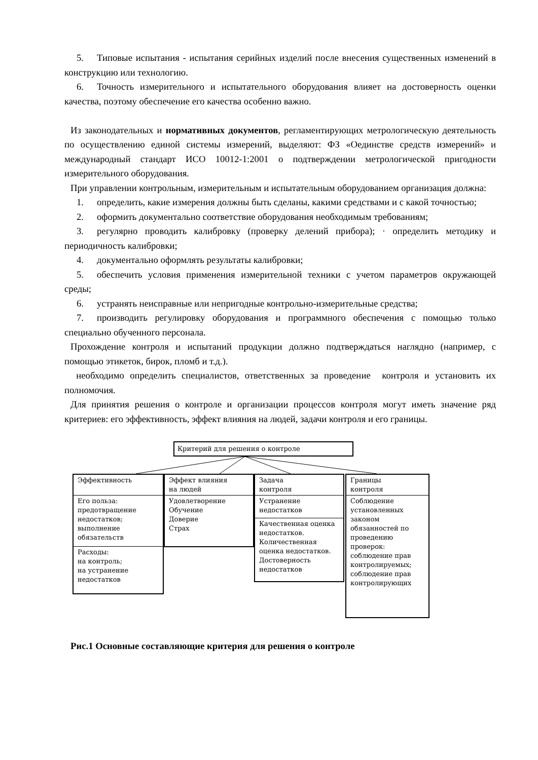5. Типовые испытания - испытания серийных изделий после внесения существенных изменений в конструкцию или технологию.
6. Точность измерительного и испытательного оборудования влияет на достоверность оценки качества, поэтому обеспечение его качества особенно важно.
Из законодательных и нормативных документов, регламентирующих метрологическую деятельность по осуществлению единой системы измерений, выделяют: ФЗ «Оединстве средств измерений» и международный стандарт ИСО 10012-1:2001 о подтверждении метрологической пригодности измерительного оборудования.
При управлении контрольным, измерительным и испытательным оборудованием организация должна:
1. определить, какие измерения должны быть сделаны, какими средствами и с какой точностью;
2. оформить документально соответствие оборудования необходимым требованиям;
3. регулярно проводить калибровку (проверку делений прибора); · определить методику и периодичность калибровки;
4. документально оформлять результаты калибровки;
5. обеспечить условия применения измерительной техники с учетом параметров окружающей среды;
6. устранять неисправные или непригодные контрольно-измерительные средства;
7. производить регулировку оборудования и программного обеспечения с помощью только специально обученного персонала.
Прохождение контроля и испытаний продукции должно подтверждаться наглядно (например, с помощью этикеток, бирок, пломб и т.д.).
необходимо определить специалистов, ответственных за проведение контроля и установить их полномочия.
Для принятия решения о контроле и организации процессов контроля могут иметь значение ряд критериев: его эффективность, эффект влияния на людей, задачи контроля и его границы.
Критерий для решения о контроле
Эффективность
Его польза:
предотвращение
недостатков;
выполнение
обязательств
Расходы:
на контроль;
на устранение
недостатков
Эффект влияния
на людей
Удовлетворение
Обучение
Доверие
Страх
Задача
контроля
Устранение
недостатков
Качественная оценка недостатков.
Количественная оценка недостатков.
Достоверность недостатков
Границы
контроля
Соблюдение установленных законом обязанностей по проведению проверок: соблюдение прав контролируемых; соблюдение прав контролирующих
Рис.1 Основные составляющие критерия для решения о контроле